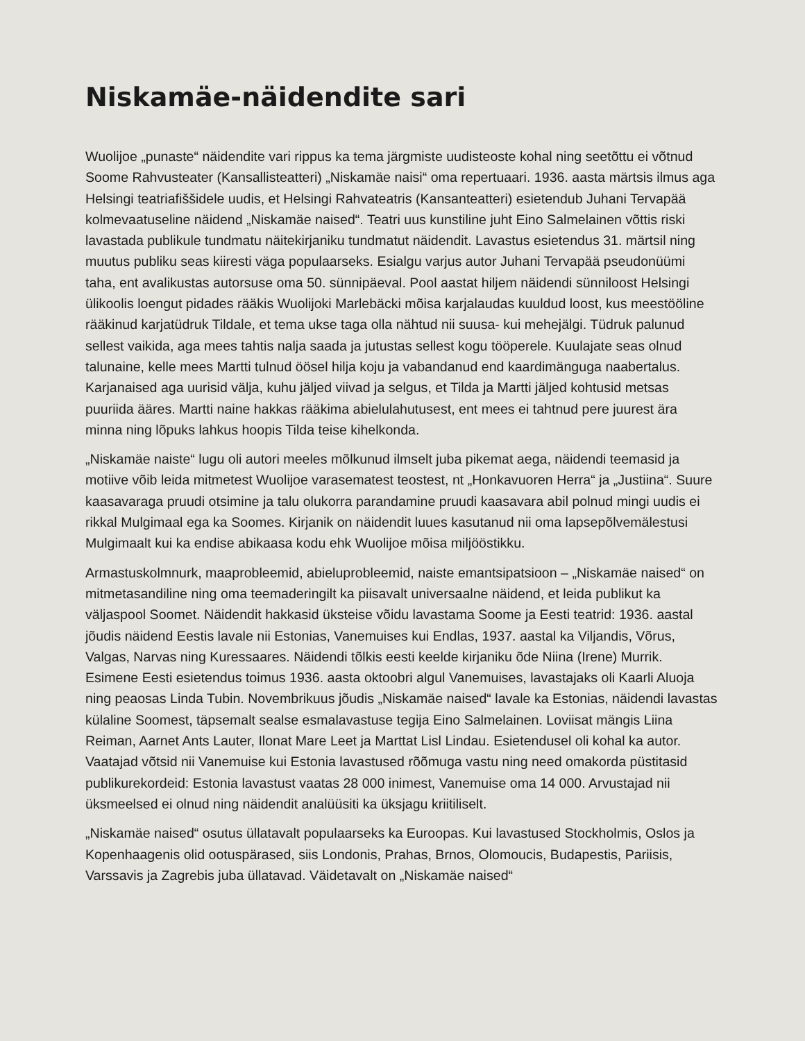Niskamäe-näidendite sari
Wuolijoe „punaste“ näidendite vari rippus ka tema järgmiste uudisteoste kohal ning see­tõttu ei võtnud Soome Rahvusteater (Kansallisteatteri) „Niskamäe naisi“ oma repertuaari. 1936. aasta märtsis ilmus aga Helsingi teatriafiššidele uudis, et Helsingi Rahvateatris (Kansanteatteri) esietendub Juhani Tervapää kolmevaatuseline näidend „Niskamäe naised“. Teatri uus kunstiline juht Eino Salmelainen võttis riski lavastada publikule tundmatu näitekir­janiku tundmatut näidendit. Lavastus esietendus 31. märtsil ning muutus publiku seas kiiresti väga populaarseks. Esialgu varjus autor Juhani Tervapää pseudonüümi taha, ent avalikus­tas autorsuse oma 50. sünnipäeval. Pool aastat hiljem näidendi sünniloost Helsingi ülikoolis loengut pidades rääkis Wuolijoki Marlebäcki mõisa karjalaudas kuuldud loost, kus mees­tööline rääkinud karjatüdruk Tildale, et tema ukse taga olla nähtud nii suusa- kui mehejälgi. Tüdruk palunud sellest vaikida, aga mees tahtis nalja saada ja jutustas sellest kogu tööperele. Kuulajate seas olnud talunaine, kelle mees Martti tulnud öösel hilja koju ja vabandanud end kaardimänguga naabertalus. Karjanaised aga uurisid välja, kuhu jäljed viivad ja selgus, et Tilda ja Martti jäljed kohtusid metsas puuriida ääres. Martti naine hakkas rääkima abielulahutusest, ent mees ei tahtnud pere juurest ära minna ning lõpuks lahkus hoopis Tilda teise kihelkonda.
„Niskamäe naiste“ lugu oli autori meeles mõlkunud ilmselt juba pikemat aega, näidendi teema­sid ja motiive võib leida mitmetest Wuolijoe varasematest teostest, nt „Honkavuoren Herra“ ja „Justiina“. Suure kaasavaraga pruudi otsimine ja talu olukorra parandamine pruudi kaasavara abil polnud mingi uudis ei rikkal Mulgimaal ega ka Soomes. Kirjanik on näidendit luues kasuta­nud nii oma lapsepõlvemälestusi Mulgimaalt kui ka endise abikaasa kodu ehk Wuolijoe mõisa miljööstikku.
Armastuskolmnurk, maaprobleemid, abieluprobleemid, naiste emantsipatsioon – „Niskamäe naised“ on mitmetasandiline ning oma teemaderingilt ka piisavalt universaalne näidend, et leida publikut ka väljaspool Soomet. Näidendit hakkasid üksteise võidu lavastama Soome ja Eesti teatrid: 1936. aastal jõudis näidend Eestis lavale nii Estonias, Vanemuises kui Endlas, 1937. aastal ka Viljandis, Võrus, Valgas, Narvas ning Kuressaares. Näidendi tõlkis eesti keelde kirjaniku õde Niina (Irene) Murrik. Esimene Eesti esietendus toimus 1936. aasta oktoobri algul Vanemuises, lavastajaks oli Kaarli Aluoja ning peaosas Linda Tubin. Novembrikuus jõudis „Niskamäe naised“ lavale ka Estonias, näidendi lavastas külaline Soomest, täpsemalt sealse esmalavastuse tegija Eino Salmelainen. Loviisat mängis Liina Reiman, Aarnet Ants Lauter, Ilonat Mare Leet ja Marttat Lisl Lindau. Esietendusel oli kohal ka autor. Vaatajad võtsid nii Vanemuise kui Estonia lavastused rõõmuga vastu ning need omakorda püstitasid publiku­rekordeid: Estonia lavastust vaatas 28 000 inimest, Vanemuise oma 14 000. Arvustajad nii üksmeelsed ei olnud ning näidendit analüüsiti ka üksjagu kriitiliselt.
„Niskamäe naised“ osutus üllatavalt populaarseks ka Euroopas. Kui lavastused Stockholmis, Oslos ja Kopenhaagenis olid ootuspärased, siis Londonis, Prahas, Brnos, Olomoucis, Budapestis, Pariisis, Varssavis ja Zagrebis juba üllatavad. Väidetavalt on „Niskamäe naised“